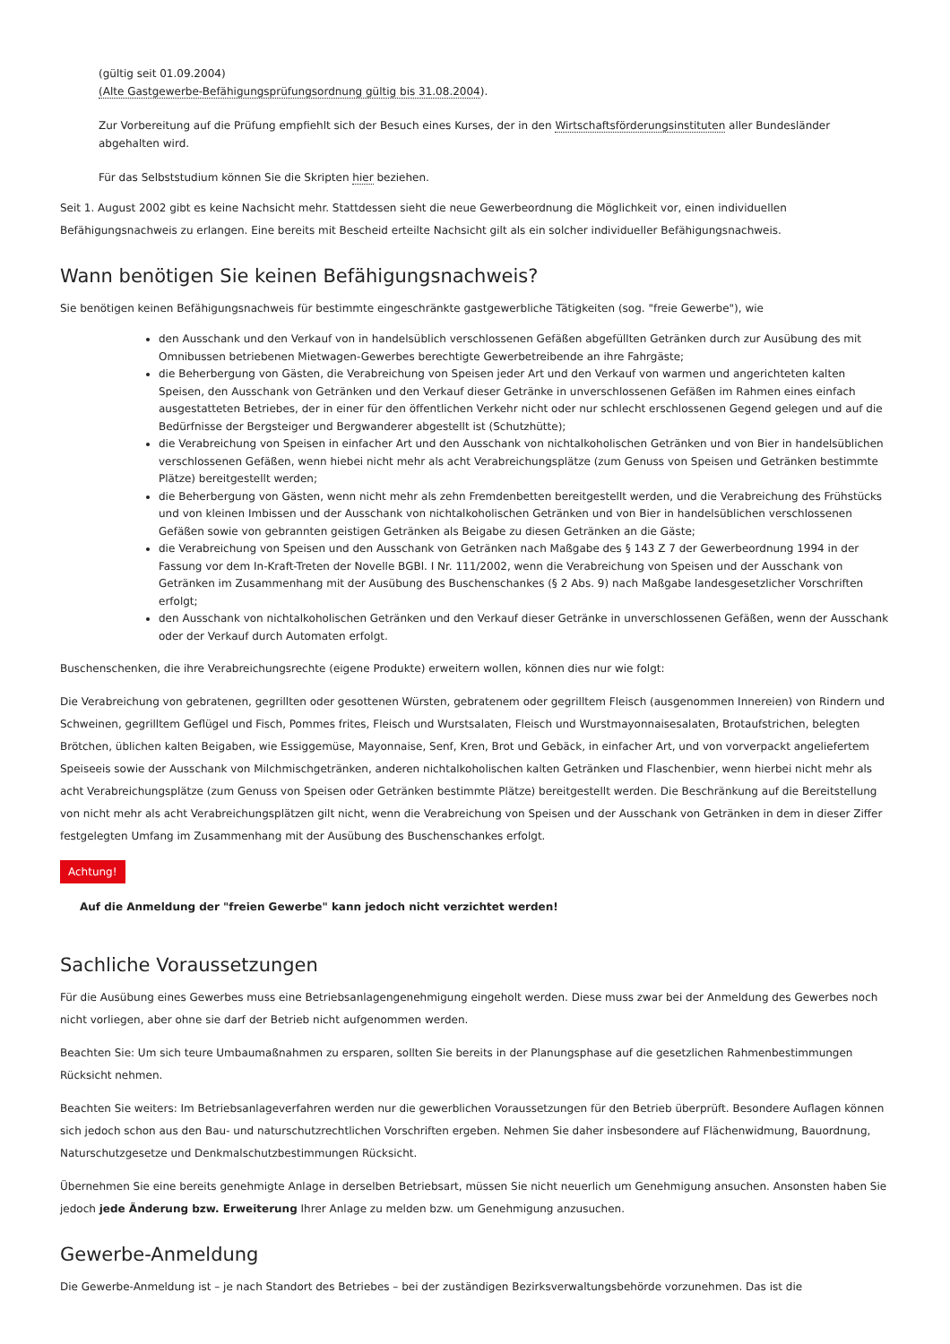(gültig seit 01.09.2004)
(Alte Gastgewerbe-Befähigungsprüfungsordnung gültig bis 31.08.2004).
Zur Vorbereitung auf die Prüfung empfiehlt sich der Besuch eines Kurses, der in den Wirtschaftsförderungsinstituten aller Bundesländer abgehalten wird.
Für das Selbststudium können Sie die Skripten hier beziehen.
Seit 1. August 2002 gibt es keine Nachsicht mehr. Stattdessen sieht die neue Gewerbeordnung die Möglichkeit vor, einen individuellen Befähigungsnachweis zu erlangen. Eine bereits mit Bescheid erteilte Nachsicht gilt als ein solcher individueller Befähigungsnachweis.
Wann benötigen Sie keinen Befähigungsnachweis?
Sie benötigen keinen Befähigungsnachweis für bestimmte eingeschränkte gastgewerbliche Tätigkeiten (sog. "freie Gewerbe"), wie
den Ausschank und den Verkauf von in handelsüblich verschlossenen Gefäßen abgefüllten Getränken durch zur Ausübung des mit Omnibussen betriebenen Mietwagen-Gewerbes berechtigte Gewerbetreibende an ihre Fahrgäste;
die Beherbergung von Gästen, die Verabreichung von Speisen jeder Art und den Verkauf von warmen und angerichteten kalten Speisen, den Ausschank von Getränken und den Verkauf dieser Getränke in unverschlossenen Gefäßen im Rahmen eines einfach ausgestatteten Betriebes, der in einer für den öffentlichen Verkehr nicht oder nur schlecht erschlossenen Gegend gelegen und auf die Bedürfnisse der Bergsteiger und Bergwanderer abgestellt ist (Schutzhütte);
die Verabreichung von Speisen in einfacher Art und den Ausschank von nichtalkoholischen Getränken und von Bier in handelsüblichen verschlossenen Gefäßen, wenn hiebei nicht mehr als acht Verabreichungsplätze (zum Genuss von Speisen und Getränken bestimmte Plätze) bereitgestellt werden;
die Beherbergung von Gästen, wenn nicht mehr als zehn Fremdenbetten bereitgestellt werden, und die Verabreichung des Frühstücks und von kleinen Imbissen und der Ausschank von nichtalkoholischen Getränken und von Bier in handelsüblichen verschlossenen Gefäßen sowie von gebrannten geistigen Getränken als Beigabe zu diesen Getränken an die Gäste;
die Verabreichung von Speisen und den Ausschank von Getränken nach Maßgabe des § 143 Z 7 der Gewerbeordnung 1994 in der Fassung vor dem In-Kraft-Treten der Novelle BGBl. I Nr. 111/2002, wenn die Verabreichung von Speisen und der Ausschank von Getränken im Zusammenhang mit der Ausübung des Buschenschankes (§ 2 Abs. 9) nach Maßgabe landesgesetzlicher Vorschriften erfolgt;
den Ausschank von nichtalkoholischen Getränken und den Verkauf dieser Getränke in unverschlossenen Gefäßen, wenn der Ausschank oder der Verkauf durch Automaten erfolgt.
Buschenschenken, die ihre Verabreichungsrechte (eigene Produkte) erweitern wollen, können dies nur wie folgt:
Die Verabreichung von gebratenen, gegrillten oder gesottenen Würsten, gebratenem oder gegrilltem Fleisch (ausgenommen Innereien) von Rindern und Schweinen, gegrilltem Geflügel und Fisch, Pommes frites, Fleisch und Wurstsalaten, Fleisch und Wurstmayonnaisesalaten, Brotaufstrichen, belegten Brötchen, üblichen kalten Beigaben, wie Essiggemüse, Mayonnaise, Senf, Kren, Brot und Gebäck, in einfacher Art, und von vorverpackt angeliefertem Speiseeis sowie der Ausschank von Milchmischgetränken, anderen nichtalkoholischen kalten Getränken und Flaschenbier, wenn hierbei nicht mehr als acht Verabreichungsplätze (zum Genuss von Speisen oder Getränken bestimmte Plätze) bereitgestellt werden. Die Beschränkung auf die Bereitstellung von nicht mehr als acht Verabreichungsplätzen gilt nicht, wenn die Verabreichung von Speisen und der Ausschank von Getränken in dem in dieser Ziffer festgelegten Umfang im Zusammenhang mit der Ausübung des Buschenschankes erfolgt.
Achtung!
Auf die Anmeldung der "freien Gewerbe" kann jedoch nicht verzichtet werden!
Sachliche Voraussetzungen
Für die Ausübung eines Gewerbes muss eine Betriebsanlagengenehmigung eingeholt werden. Diese muss zwar bei der Anmeldung des Gewerbes noch nicht vorliegen, aber ohne sie darf der Betrieb nicht aufgenommen werden.
Beachten Sie: Um sich teure Umbaumaßnahmen zu ersparen, sollten Sie bereits in der Planungsphase auf die gesetzlichen Rahmenbestimmungen Rücksicht nehmen.
Beachten Sie weiters: Im Betriebsanlageverfahren werden nur die gewerblichen Voraussetzungen für den Betrieb überprüft. Besondere Auflagen können sich jedoch schon aus den Bau- und naturschutzrechtlichen Vorschriften ergeben. Nehmen Sie daher insbesondere auf Flächenwidmung, Bauordnung, Naturschutzgesetze und Denkmalschutzbestimmungen Rücksicht.
Übernehmen Sie eine bereits genehmigte Anlage in derselben Betriebsart, müssen Sie nicht neuerlich um Genehmigung ansuchen. Ansonsten haben Sie jedoch jede Änderung bzw. Erweiterung Ihrer Anlage zu melden bzw. um Genehmigung anzusuchen.
Gewerbe-Anmeldung
Die Gewerbe-Anmeldung ist – je nach Standort des Betriebes – bei der zuständigen Bezirksverwaltungsbehörde vorzunehmen. Das ist die